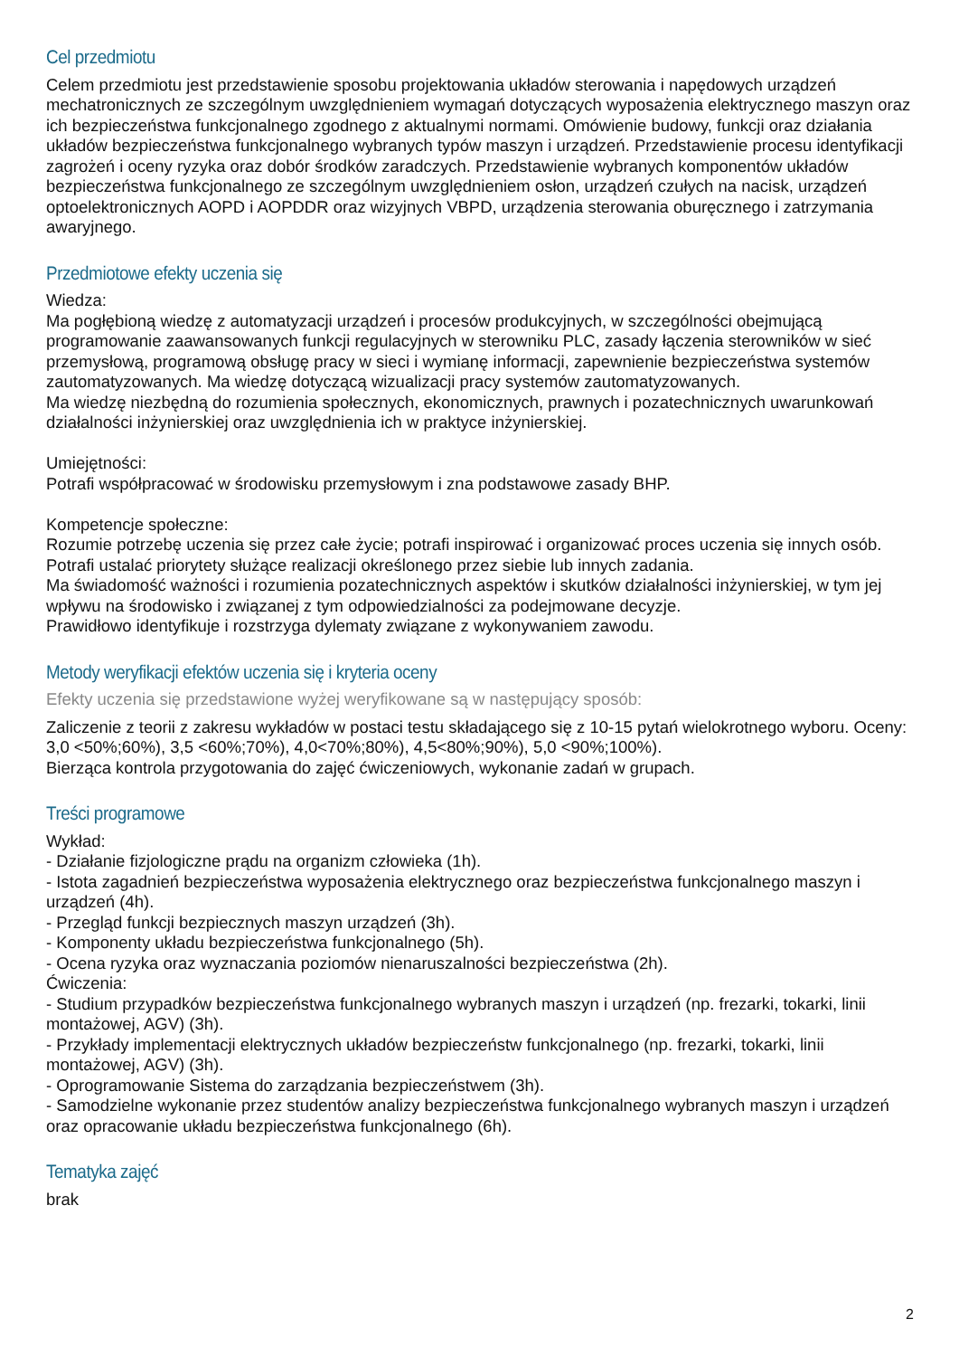Cel przedmiotu
Celem przedmiotu jest przedstawienie sposobu projektowania układów sterowania i napędowych urządzeń mechatronicznych ze szczególnym uwzględnieniem wymagań dotyczących wyposażenia elektrycznego maszyn oraz ich bezpieczeństwa funkcjonalnego zgodnego z aktualnymi normami. Omówienie budowy, funkcji oraz działania układów bezpieczeństwa funkcjonalnego wybranych typów maszyn i urządzeń. Przedstawienie procesu identyfikacji zagrożeń i oceny ryzyka oraz dobór środków zaradczych. Przedstawienie wybranych komponentów układów bezpieczeństwa funkcjonalnego ze szczególnym uwzględnieniem osłon, urządzeń czułych na nacisk, urządzeń optoelektronicznych AOPD i AOPDDR oraz wizyjnych VBPD, urządzenia sterowania oburęcznego i zatrzymania awaryjnego.
Przedmiotowe efekty uczenia się
Wiedza:
Ma pogłębioną wiedzę z automatyzacji urządzeń i procesów produkcyjnych, w szczególności obejmującą programowanie zaawansowanych funkcji regulacyjnych w sterowniku PLC, zasady łączenia sterowników w sieć przemysłową, programową obsługę pracy w sieci i wymianę informacji, zapewnienie bezpieczeństwa systemów zautomatyzowanych. Ma wiedzę dotyczącą wizualizacji pracy systemów zautomatyzowanych.
Ma wiedzę niezbędną do rozumienia społecznych, ekonomicznych, prawnych i pozatechnicznych uwarunkowań działalności inżynierskiej oraz uwzględnienia ich w praktyce inżynierskiej.
Umiejętności:
Potrafi współpracować w środowisku przemysłowym i zna podstawowe zasady BHP.
Kompetencje społeczne:
Rozumie potrzebę uczenia się przez całe życie; potrafi inspirować i organizować proces uczenia się innych osób.
Potrafi ustalać priorytety służące realizacji określonego przez siebie lub innych zadania.
Ma świadomość ważności i rozumienia pozatechnicznych aspektów i skutków działalności inżynierskiej, w tym jej wpływu na środowisko i związanej z tym odpowiedzialności za podejmowane decyzje.
Prawidłowo identyfikuje i rozstrzyga dylematy związane z wykonywaniem zawodu.
Metody weryfikacji efektów uczenia się i kryteria oceny
Efekty uczenia się przedstawione wyżej weryfikowane są w następujący sposób:
Zaliczenie z teorii z zakresu wykładów w postaci testu składającego się z 10-15 pytań wielokrotnego wyboru. Oceny: 3,0 <50%;60%), 3,5 <60%;70%), 4,0<70%;80%), 4,5<80%;90%), 5,0 <90%;100%).
Bierząca kontrola przygotowania do zajęć ćwiczeniowych, wykonanie zadań w grupach.
Treści programowe
Wykład:
- Działanie fizjologiczne prądu na organizm człowieka (1h).
- Istota zagadnień bezpieczeństwa wyposażenia elektrycznego oraz bezpieczeństwa funkcjonalnego maszyn i urządzeń (4h).
- Przegląd funkcji bezpiecznych maszyn urządzeń (3h).
- Komponenty układu bezpieczeństwa funkcjonalnego (5h).
- Ocena ryzyka oraz wyznaczania poziomów nienaruszalności bezpieczeństwa (2h).
Ćwiczenia:
- Studium przypadków bezpieczeństwa funkcjonalnego wybranych maszyn i urządzeń (np. frezarki, tokarki, linii montażowej, AGV) (3h).
- Przykłady implementacji elektrycznych układów bezpieczeństw funkcjonalnego (np. frezarki, tokarki, linii montażowej, AGV) (3h).
- Oprogramowanie Sistema do zarządzania bezpieczeństwem (3h).
- Samodzielne wykonanie przez studentów analizy bezpieczeństwa funkcjonalnego wybranych maszyn i urządzeń oraz opracowanie układu bezpieczeństwa funkcjonalnego (6h).
Tematyka zajęć
brak
2